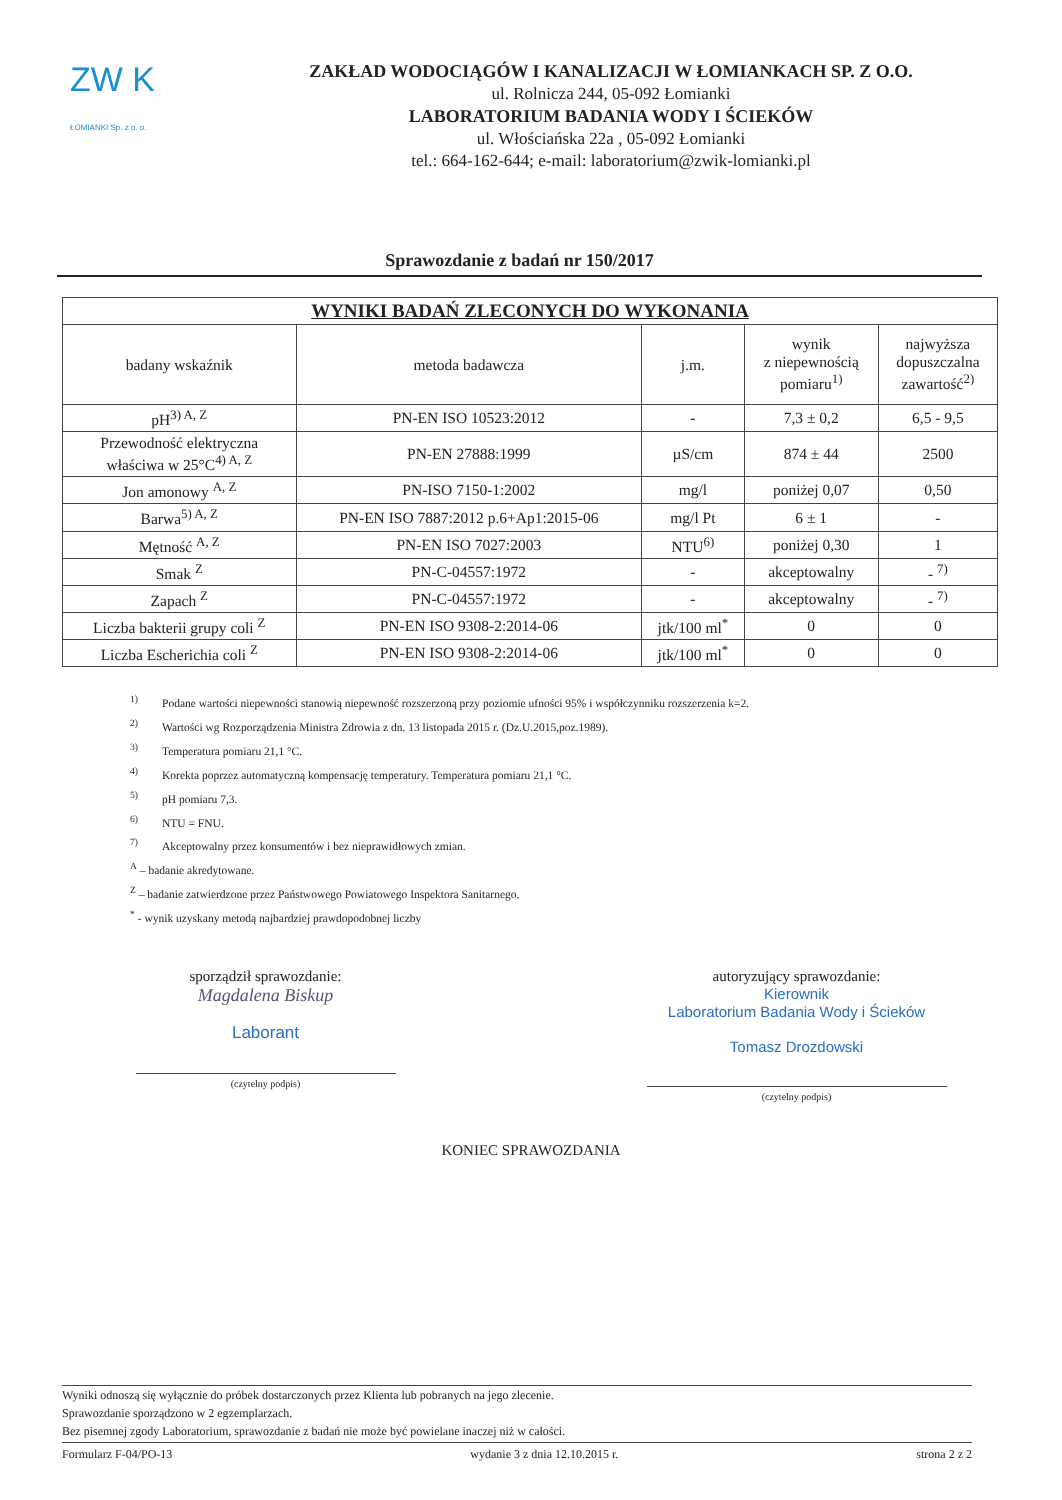ZW K
ŁOMIANKI Sp. z o. o.
ZAKŁAD WODOCIĄGÓW I KANALIZACJI W ŁOMIANKACH SP. Z O.O.
ul. Rolnicza 244, 05-092 Łomianki
LABORATORIUM BADANIA WODY I ŚCIEKÓW
ul. Włościańska 22a , 05-092 Łomianki
tel.: 664-162-644; e-mail: laboratorium@zwik-lomianki.pl
Sprawozdanie z badań nr 150/2017
| WYNIKI BADAŃ ZLECONYCH DO WYKONANIA | | | | |
| --- | --- | --- | --- | --- |
| badany wskaźnik | metoda badawcza | j.m. | wynik z niepewnością pomiaru<sup>1)</sup> | najwyższa dopuszczalna zawartość<sup>2)</sup> |
| pH<sup>3) A, Z</sup> | PN-EN ISO 10523:2012 | - | 7,3 ± 0,2 | 6,5 - 9,5 |
| Przewodność elektryczna właściwa w 25°C<sup>4) A, Z</sup> | PN-EN 27888:1999 | µS/cm | 874 ± 44 | 2500 |
| Jon amonowy <sup>A, Z</sup> | PN-ISO 7150-1:2002 | mg/l | poniżej 0,07 | 0,50 |
| Barwa<sup>5) A, Z</sup> | PN-EN ISO 7887:2012 p.6+Ap1:2015-06 | mg/l Pt | 6 ± 1 | - |
| Mętność <sup>A, Z</sup> | PN-EN ISO 7027:2003 | NTU<sup>6)</sup> | poniżej 0,30 | 1 |
| Smak <sup>Z</sup> | PN-C-04557:1972 | - | akceptowalny | - <sup>7)</sup> |
| Zapach <sup>Z</sup> | PN-C-04557:1972 | - | akceptowalny | - <sup>7)</sup> |
| Liczba bakterii grupy coli <sup>Z</sup> | PN-EN ISO 9308-2:2014-06 | jtk/100 ml<sup>*</sup> | 0 | 0 |
| Liczba Escherichia coli <sup>Z</sup> | PN-EN ISO 9308-2:2014-06 | jtk/100 ml<sup>*</sup> | 0 | 0 |
<sup>1)</sup> Podane wartości niepewności stanowią niepewność rozszerzoną przy poziomie ufności 95% i współczynniku rozszerzenia k=2.
<sup>2)</sup> Wartości wg Rozporządzenia Ministra Zdrowia z dn. 13 listopada 2015 r. (Dz.U.2015,poz.1989).
<sup>3)</sup> Temperatura pomiaru 21,1 °C.
<sup>4)</sup> Korekta poprzez automatyczną kompensację temperatury. Temperatura pomiaru 21,1 °C.
<sup>5)</sup> pH pomiaru 7,3.
<sup>6)</sup> NTU = FNU.
<sup>7)</sup> Akceptowalny przez konsumentów i bez nieprawidłowych zmian.
<sup>A</sup> – badanie akredytowane.
<sup>Z</sup> – badanie zatwierdzone przez Państwowego Powiatowego Inspektora Sanitarnego.
<sup>*</sup> - wynik uzyskany metodą najbardziej prawdopodobnej liczby
sporządził sprawozdanie:
Magdalena Biskup
Laborant
(czytelny podpis)
autoryzujący sprawozdanie:
Kierownik
Laboratorium Badania Wody i Ścieków
Tomasz Drozdowski
(czytelny podpis)
KONIEC SPRAWOZDANIA
Wyniki odnoszą się wyłącznie do próbek dostarczonych przez Klienta lub pobranych na jego zlecenie.
Sprawozdanie sporządzono w 2 egzemplarzach.
Bez pisemnej zgody Laboratorium, sprawozdanie z badań nie może być powielane inaczej niż w całości.
Formularz F-04/PO-13 wydanie 3 z dnia 12.10.2015 r. strona 2 z 2